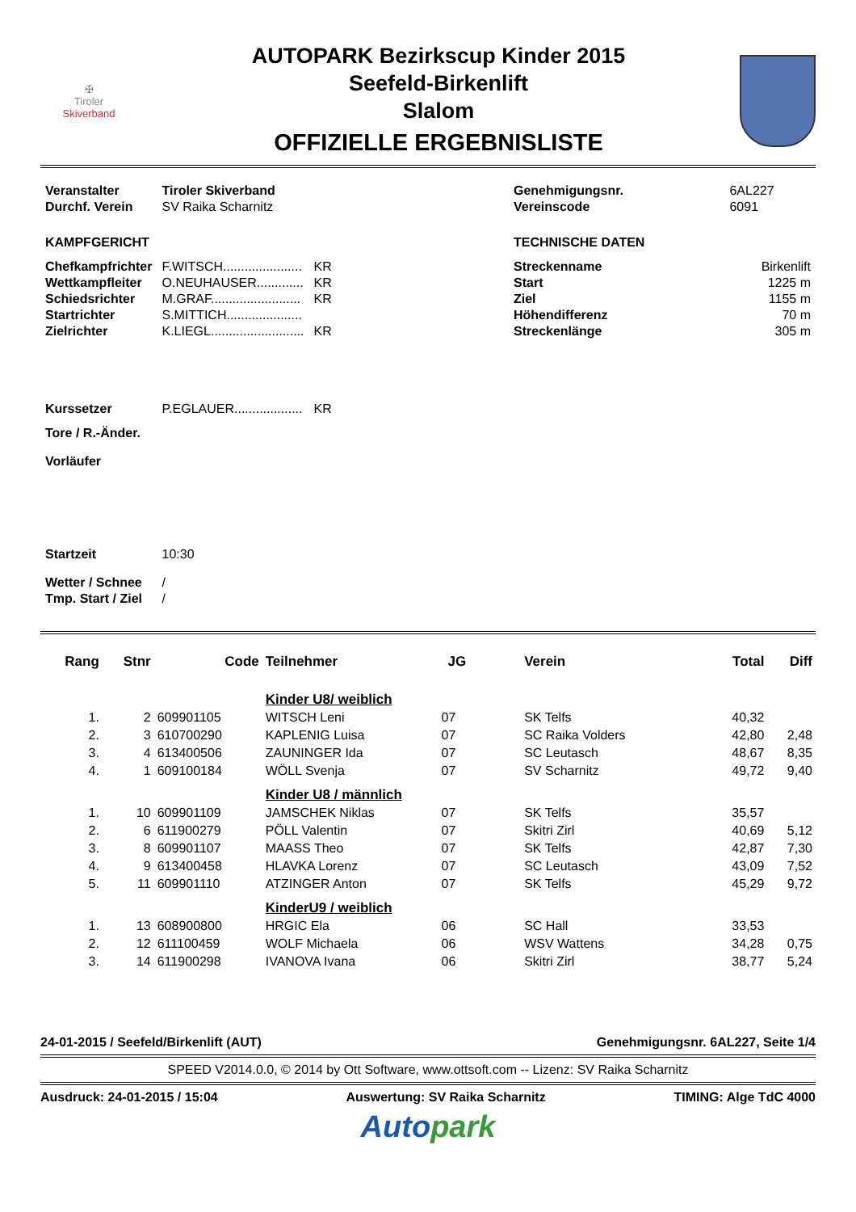✠
Tiroler
Skiverband
AUTOPARK Bezirkscup Kinder 2015
Seefeld-Birkenlift
Slalom
OFFIZIELLE ERGEBNISLISTE
| Veranstalter | Tiroler Skiverband | |
| Durchf. Verein | SV Raika Scharnitz | |
| KAMPFGERICHT | | |
| Chefkampfrichter | F.WITSCH...................... | KR |
| Wettkampfleiter | O.NEUHAUSER............. | KR |
| Schiedsrichter | M.GRAF......................... | KR |
| Startrichter | S.MITTICH..................... | |
| Zielrichter | K.LIEGL.......................... | KR |
| Kurssetzer | P.EGLAUER................... | KR |
| Tore / R.-Änder. | | |
| Vorläufer | | |
| Startzeit | 10:30 | |
| Wetter / Schnee | / | |
| Tmp. Start / Ziel | / | |
| Genehmigungsnr. | 6AL227 |
| Vereinscode | 6091 |
| TECHNISCHE DATEN | |
| Streckenname | Birkenlift |
| Start | 1225 m |
| Ziel | 1155 m |
| Höhendifferenz | 70 m |
| Streckenlänge | 305 m |
| Rang | Stnr | Code | Teilnehmer | JG | Verein | Total | Diff |
| --- | --- | --- | --- | --- | --- | --- | --- |
| | | | Kinder U8/ weiblich | | | | |
| 1. | 2 | 609901105 | WITSCH Leni | 07 | SK Telfs | 40,32 | |
| 2. | 3 | 610700290 | KAPLENIG Luisa | 07 | SC Raika Volders | 42,80 | 2,48 |
| 3. | 4 | 613400506 | ZAUNINGER Ida | 07 | SC Leutasch | 48,67 | 8,35 |
| 4. | 1 | 609100184 | WÖLL Svenja | 07 | SV Scharnitz | 49,72 | 9,40 |
| | | | Kinder U8 / männlich | | | | |
| 1. | 10 | 609901109 | JAMSCHEK Niklas | 07 | SK Telfs | 35,57 | |
| 2. | 6 | 611900279 | PÖLL Valentin | 07 | Skitri Zirl | 40,69 | 5,12 |
| 3. | 8 | 609901107 | MAASS Theo | 07 | SK Telfs | 42,87 | 7,30 |
| 4. | 9 | 613400458 | HLAVKA Lorenz | 07 | SC Leutasch | 43,09 | 7,52 |
| 5. | 11 | 609901110 | ATZINGER Anton | 07 | SK Telfs | 45,29 | 9,72 |
| | | | KinderU9 / weiblich | | | | |
| 1. | 13 | 608900800 | HRGIC Ela | 06 | SC Hall | 33,53 | |
| 2. | 12 | 611100459 | WOLF Michaela | 06 | WSV Wattens | 34,28 | 0,75 |
| 3. | 14 | 611900298 | IVANOVA Ivana | 06 | Skitri Zirl | 38,77 | 5,24 |
24-01-2015 / Seefeld/Birkenlift (AUT) Genehmigungsnr. 6AL227, Seite 1/4
SPEED V2014.0.0, © 2014 by Ott Software, www.ottsoft.com -- Lizenz: SV Raika Scharnitz
Ausdruck: 24-01-2015 / 15:04 Auswertung: SV Raika Scharnitz TIMING: Alge TdC 4000
Auto park